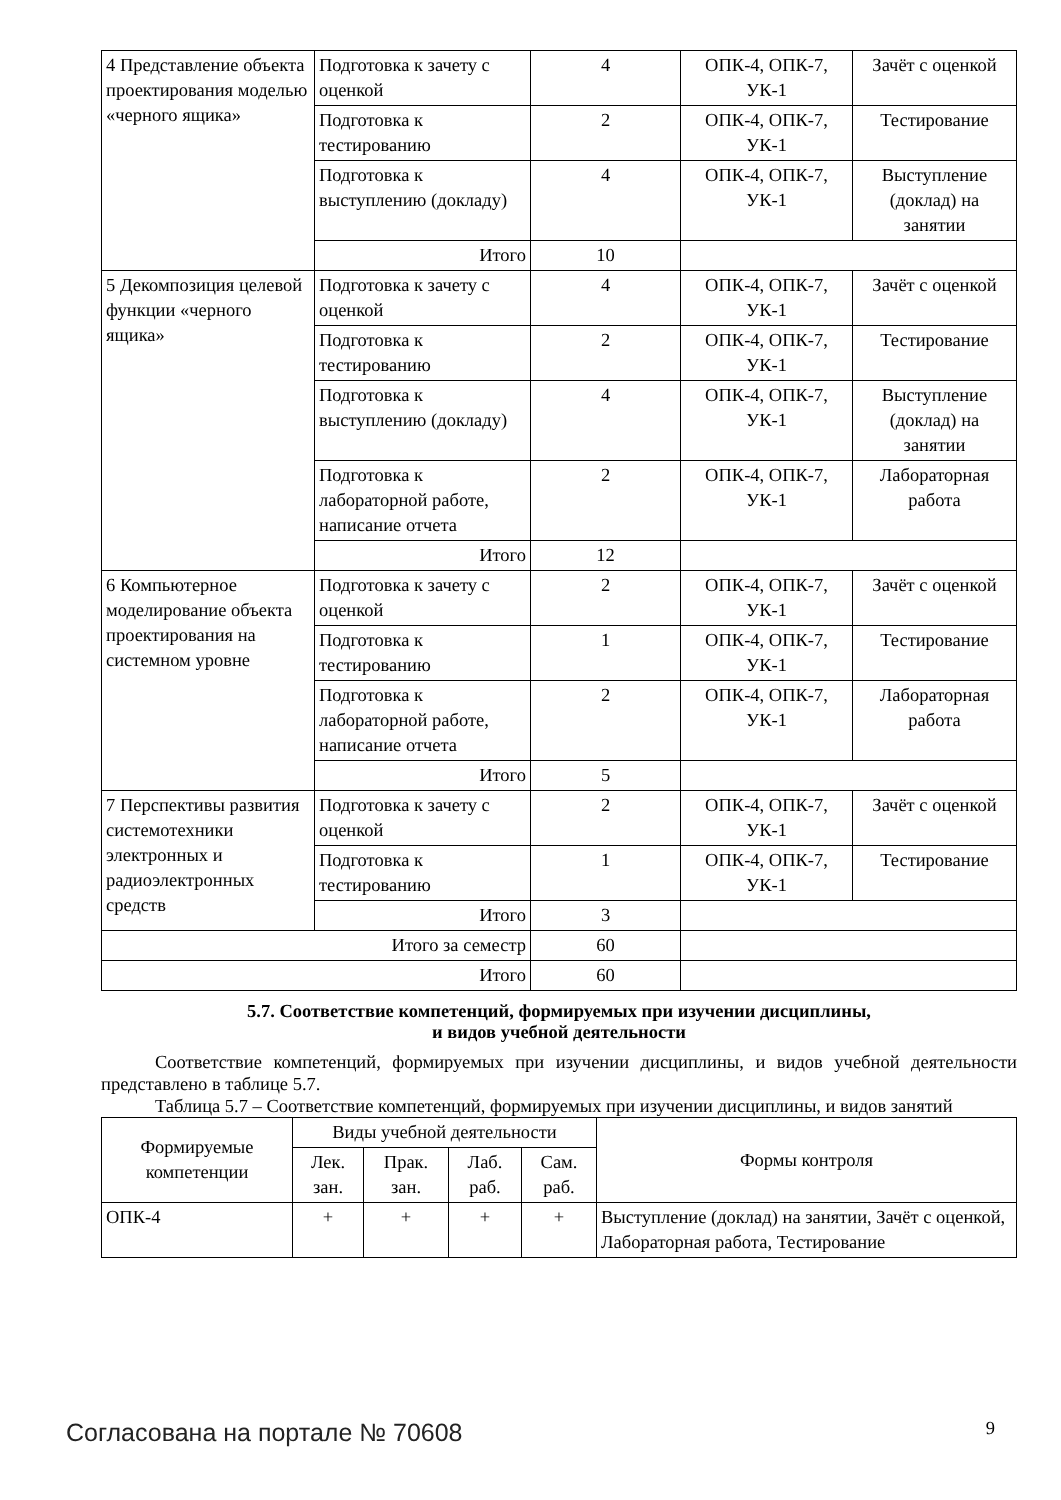| 4 Представление объекта проектирования моделью «черного ящика» | Подготовка к зачету с оценкой | 4 | ОПК-4, ОПК-7, УК-1 | Зачёт с оценкой |
| | Подготовка к тестированию | 2 | ОПК-4, ОПК-7, УК-1 | Тестирование |
| | Подготовка к выступлению (докладу) | 4 | ОПК-4, ОПК-7, УК-1 | Выступление (доклад) на занятии |
| | Итого | 10 | | |
| 5 Декомпозиция целевой функции «черного ящика» | Подготовка к зачету с оценкой | 4 | ОПК-4, ОПК-7, УК-1 | Зачёт с оценкой |
| | Подготовка к тестированию | 2 | ОПК-4, ОПК-7, УК-1 | Тестирование |
| | Подготовка к выступлению (докладу) | 4 | ОПК-4, ОПК-7, УК-1 | Выступление (доклад) на занятии |
| | Подготовка к лабораторной работе, написание отчета | 2 | ОПК-4, ОПК-7, УК-1 | Лабораторная работа |
| | Итого | 12 | | |
| 6 Компьютерное моделирование объекта проектирования на системном уровне | Подготовка к зачету с оценкой | 2 | ОПК-4, ОПК-7, УК-1 | Зачёт с оценкой |
| | Подготовка к тестированию | 1 | ОПК-4, ОПК-7, УК-1 | Тестирование |
| | Подготовка к лабораторной работе, написание отчета | 2 | ОПК-4, ОПК-7, УК-1 | Лабораторная работа |
| | Итого | 5 | | |
| 7 Перспективы развития системотехники электронных и радиоэлектронных средств | Подготовка к зачету с оценкой | 2 | ОПК-4, ОПК-7, УК-1 | Зачёт с оценкой |
| | Подготовка к тестированию | 1 | ОПК-4, ОПК-7, УК-1 | Тестирование |
| | Итого | 3 | | |
| Итого за семестр | | 60 | | |
| Итого | | 60 | | |
5.7. Соответствие компетенций, формируемых при изучении дисциплины,
и видов учебной деятельности
Соответствие компетенций, формируемых при изучении дисциплины, и видов учебной деятельности представлено в таблице 5.7.
Таблица 5.7 – Соответствие компетенций, формируемых при изучении дисциплины, и видов занятий
| Формируемые компетенции | Виды учебной деятельности | | | | Формы контроля |
| --- | --- | --- | --- | --- | --- |
| | Лек. зан. | Прак. зан. | Лаб. раб. | Сам. раб. | |
| ОПК-4 | + | + | + | + | Выступление (доклад) на занятии, Зачёт с оценкой, Лабораторная работа, Тестирование |
Согласована на портале № 70608 9